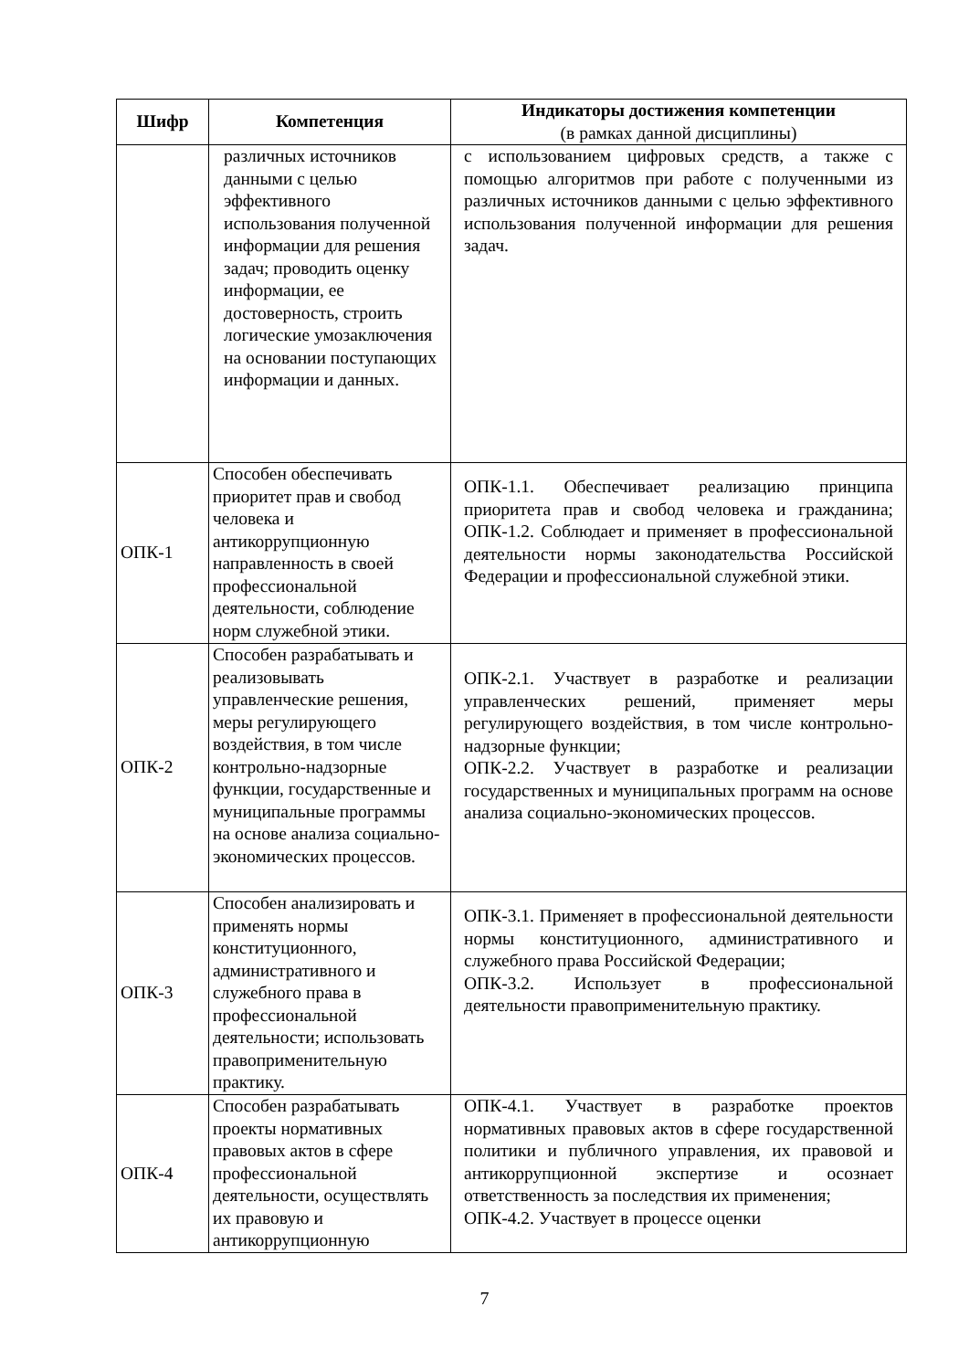| Шифр | Компетенция | Индикаторы достижения компетенции (в рамках данной дисциплины) |
| --- | --- | --- |
| | различных источников данными с целью эффективного использования полученной информации для решения задач; проводить оценку информации, ее достоверность, строить логические умозаключения на основании поступающих информации и данных. | с использованием цифровых средств, а также с помощью алгоритмов при работе с полученными из различных источников данными с целью эффективного использования полученной информации для решения задач. |
| ОПК-1 | Способен обеспечивать приоритет прав и свобод человека и антикоррупционную направленность в своей профессиональной деятельности, соблюдение норм служебной этики. | ОПК-1.1. Обеспечивает реализацию принципа приоритета прав и свобод человека и гражданина; ОПК-1.2. Соблюдает и применяет в профессиональной деятельности нормы законодательства Российской Федерации и профессиональной служебной этики. |
| ОПК-2 | Способен разрабатывать и реализовывать управленческие решения, меры регулирующего воздействия, в том числе контрольно-надзорные функции, государственные и муниципальные программы на основе анализа социально-экономических процессов. | ОПК-2.1. Участвует в разработке и реализации управленческих решений, применяет меры регулирующего воздействия, в том числе контрольно-надзорные функции; ОПК-2.2. Участвует в разработке и реализации государственных и муниципальных программ на основе анализа социально-экономических процессов. |
| ОПК-3 | Способен анализировать и применять нормы конституционного, административного и служебного права в профессиональной деятельности; использовать правоприменительную практику. | ОПК-3.1. Применяет в профессиональной деятельности нормы конституционного, административного и служебного права Российской Федерации; ОПК-3.2. Использует в профессиональной деятельности правоприменительную практику. |
| ОПК-4 | Способен разрабатывать проекты нормативных правовых актов в сфере профессиональной деятельности, осуществлять их правовую и антикоррупционную | ОПК-4.1. Участвует в разработке проектов нормативных правовых актов в сфере государственной политики и публичного управления, их правовой и антикоррупционной экспертизе и осознает ответственность за последствия их применения; ОПК-4.2. Участвует в процессе оценки |
7